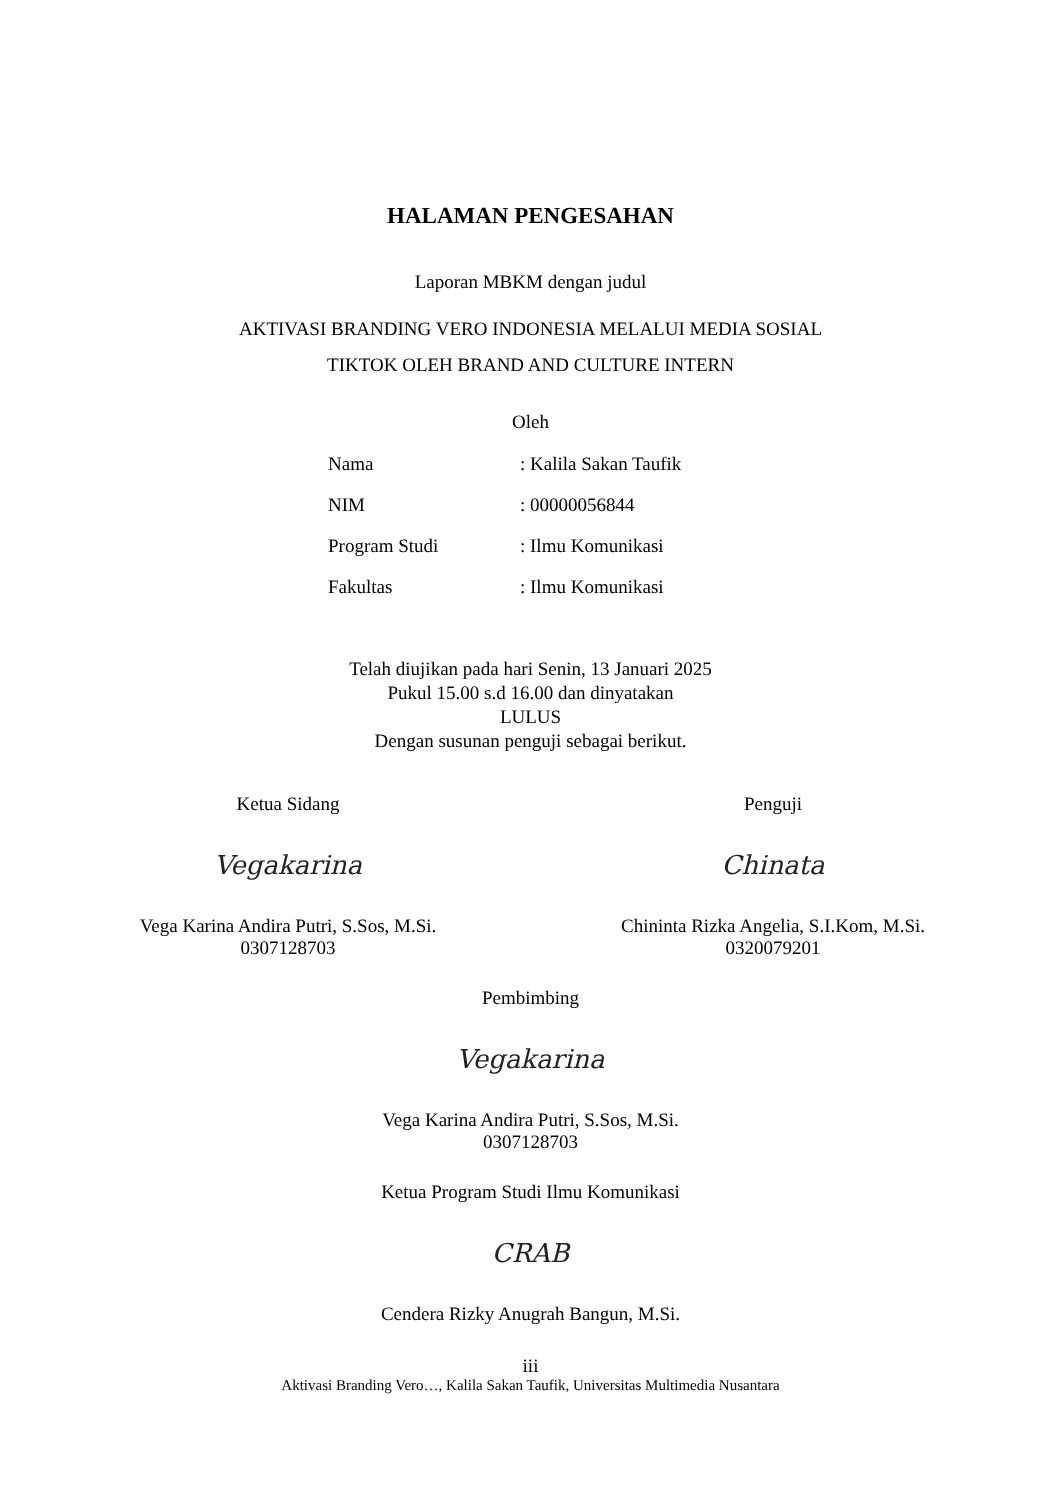HALAMAN PENGESAHAN
Laporan MBKM dengan judul
AKTIVASI BRANDING VERO INDONESIA MELALUI MEDIA SOSIAL
TIKTOK OLEH BRAND AND CULTURE INTERN
Oleh
| Nama | : Kalila Sakan Taufik |
| NIM | : 00000056844 |
| Program Studi | : Ilmu Komunikasi |
| Fakultas | : Ilmu Komunikasi |
Telah diujikan pada hari Senin, 13 Januari 2025
Pukul 15.00 s.d 16.00 dan dinyatakan
LULUS
Dengan susunan penguji sebagai berikut.
Ketua Sidang
Vegakarina
Vega Karina Andira Putri, S.Sos, M.Si.
0307128703
Penguji
Chinata
Chininta Rizka Angelia, S.I.Kom, M.Si.
0320079201
Pembimbing
Vegakarina
Vega Karina Andira Putri, S.Sos, M.Si.
0307128703
Ketua Program Studi Ilmu Komunikasi
CRAB
Cendera Rizky Anugrah Bangun, M.Si.
iii
Aktivasi Branding Vero…, Kalila Sakan Taufik, Universitas Multimedia Nusantara